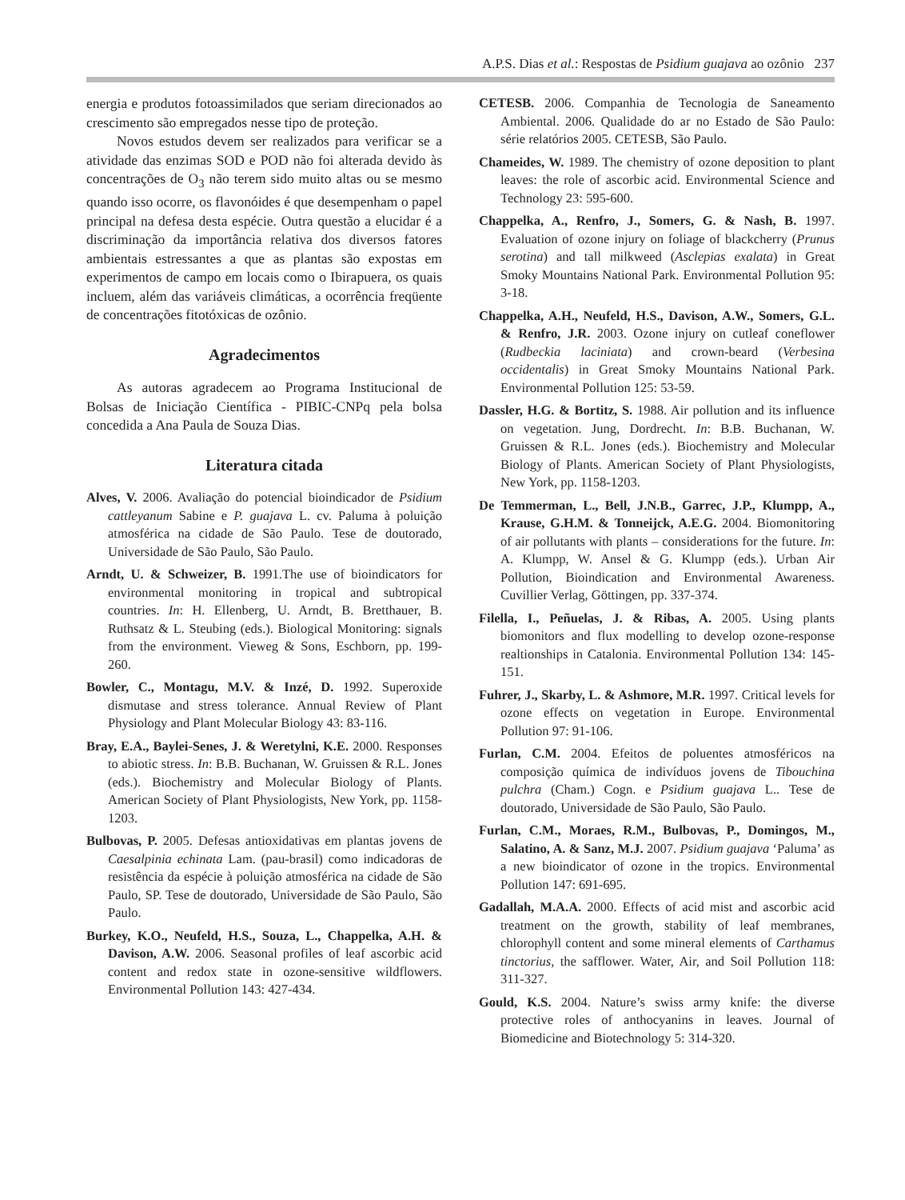A.P.S. Dias et al.: Respostas de Psidium guajava ao ozônio 237
energia e produtos fotoassimilados que seriam direcionados ao crescimento são empregados nesse tipo de proteção.
Novos estudos devem ser realizados para verificar se a atividade das enzimas SOD e POD não foi alterada devido às concentrações de O<sub>3</sub> não terem sido muito altas ou se mesmo quando isso ocorre, os flavonóides é que desempenham o papel principal na defesa desta espécie. Outra questão a elucidar é a discriminação da importância relativa dos diversos fatores ambientais estressantes a que as plantas são expostas em experimentos de campo em locais como o Ibirapuera, os quais incluem, além das variáveis climáticas, a ocorrência freqüente de concentrações fitotóxicas de ozônio.
Agradecimentos
As autoras agradecem ao Programa Institucional de Bolsas de Iniciação Científica - PIBIC-CNPq pela bolsa concedida a Ana Paula de Souza Dias.
Literatura citada
Alves, V. 2006. Avaliação do potencial bioindicador de Psidium cattleyanum Sabine e P. guajava L. cv. Paluma à poluição atmosférica na cidade de São Paulo. Tese de doutorado, Universidade de São Paulo, São Paulo.
Arndt, U. & Schweizer, B. 1991.The use of bioindicators for environmental monitoring in tropical and subtropical countries. In: H. Ellenberg, U. Arndt, B. Bretthauer, B. Ruthsatz & L. Steubing (eds.). Biological Monitoring: signals from the environment. Vieweg & Sons, Eschborn, pp. 199-260.
Bowler, C., Montagu, M.V. & Inzé, D. 1992. Superoxide dismutase and stress tolerance. Annual Review of Plant Physiology and Plant Molecular Biology 43: 83-116.
Bray, E.A., Baylei-Senes, J. & Weretylni, K.E. 2000. Responses to abiotic stress. In: B.B. Buchanan, W. Gruissen & R.L. Jones (eds.). Biochemistry and Molecular Biology of Plants. American Society of Plant Physiologists, New York, pp. 1158-1203.
Bulbovas, P. 2005. Defesas antioxidativas em plantas jovens de Caesalpinia echinata Lam. (pau-brasil) como indicadoras de resistência da espécie à poluição atmosférica na cidade de São Paulo, SP. Tese de doutorado, Universidade de São Paulo, São Paulo.
Burkey, K.O., Neufeld, H.S., Souza, L., Chappelka, A.H. & Davison, A.W. 2006. Seasonal profiles of leaf ascorbic acid content and redox state in ozone-sensitive wildflowers. Environmental Pollution 143: 427-434.
CETESB. 2006. Companhia de Tecnologia de Saneamento Ambiental. 2006. Qualidade do ar no Estado de São Paulo: série relatórios 2005. CETESB, São Paulo.
Chameides, W. 1989. The chemistry of ozone deposition to plant leaves: the role of ascorbic acid. Environmental Science and Technology 23: 595-600.
Chappelka, A., Renfro, J., Somers, G. & Nash, B. 1997. Evaluation of ozone injury on foliage of blackcherry (Prunus serotina) and tall milkweed (Asclepias exalata) in Great Smoky Mountains National Park. Environmental Pollution 95: 3-18.
Chappelka, A.H., Neufeld, H.S., Davison, A.W., Somers, G.L. & Renfro, J.R. 2003. Ozone injury on cutleaf coneflower (Rudbeckia laciniata) and crown-beard (Verbesina occidentalis) in Great Smoky Mountains National Park. Environmental Pollution 125: 53-59.
Dassler, H.G. & Bortitz, S. 1988. Air pollution and its influence on vegetation. Jung, Dordrecht. In: B.B. Buchanan, W. Gruissen & R.L. Jones (eds.). Biochemistry and Molecular Biology of Plants. American Society of Plant Physiologists, New York, pp. 1158-1203.
De Temmerman, L., Bell, J.N.B., Garrec, J.P., Klumpp, A., Krause, G.H.M. & Tonneijck, A.E.G. 2004. Biomonitoring of air pollutants with plants – considerations for the future. In: A. Klumpp, W. Ansel & G. Klumpp (eds.). Urban Air Pollution, Bioindication and Environmental Awareness. Cuvillier Verlag, Göttingen, pp. 337-374.
Filella, I., Peñuelas, J. & Ribas, A. 2005. Using plants biomonitors and flux modelling to develop ozone-response realtionships in Catalonia. Environmental Pollution 134: 145-151.
Fuhrer, J., Skarby, L. & Ashmore, M.R. 1997. Critical levels for ozone effects on vegetation in Europe. Environmental Pollution 97: 91-106.
Furlan, C.M. 2004. Efeitos de poluentes atmosféricos na composição química de indivíduos jovens de Tibouchina pulchra (Cham.) Cogn. e Psidium guajava L.. Tese de doutorado, Universidade de São Paulo, São Paulo.
Furlan, C.M., Moraes, R.M., Bulbovas, P., Domingos, M., Salatino, A. & Sanz, M.J. 2007. Psidium guajava ‘Paluma’ as a new bioindicator of ozone in the tropics. Environmental Pollution 147: 691-695.
Gadallah, M.A.A. 2000. Effects of acid mist and ascorbic acid treatment on the growth, stability of leaf membranes, chlorophyll content and some mineral elements of Carthamus tinctorius, the safflower. Water, Air, and Soil Pollution 118: 311-327.
Gould, K.S. 2004. Nature’s swiss army knife: the diverse protective roles of anthocyanins in leaves. Journal of Biomedicine and Biotechnology 5: 314-320.